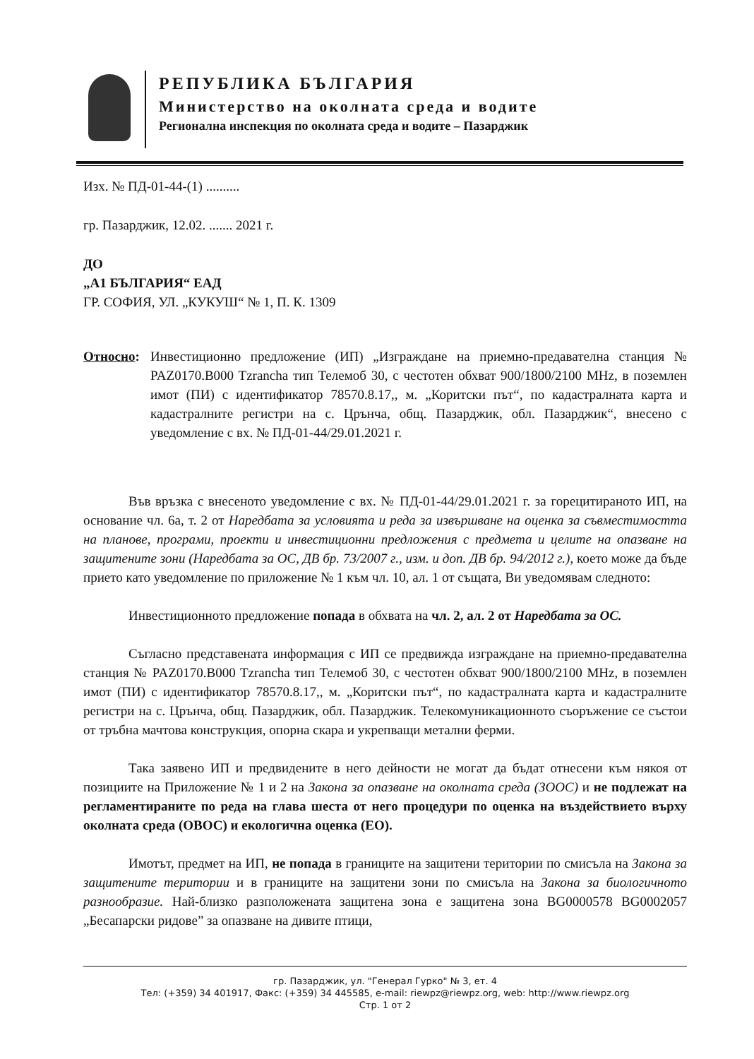РЕПУБЛИКА БЪЛГАРИЯ
Министерство на околната среда и водите
Регионална инспекция по околната среда и водите – Пазарджик
Изх. № ПД-01-44-(1) ..........
гр. Пазарджик, 12.02. ....... 2021 г.
ДО
„А1 БЪЛГАРИЯ“ ЕАД
ГР. СОФИЯ, УЛ. „КУКУШ“ № 1, П. К. 1309
Относно: Инвестиционно предложение (ИП) „Изграждане на приемно-предавателна станция № PAZ0170.B000 Tzrancha тип Телемоб 30, с честотен обхват 900/1800/2100 MHz, в поземлен имот (ПИ) с идентификатор 78570.8.17,, м. „Коритски път“, по кадастралната карта и кадастралните регистри на с. Црънча, общ. Пазарджик, обл. Пазарджик“, внесено с уведомление с вх. № ПД-01-44/29.01.2021 г.
Във връзка с внесеното уведомление с вх. № ПД-01-44/29.01.2021 г. за горецитираното ИП, на основание чл. 6а, т. 2 от Наредбата за условията и реда за извършване на оценка за съвместимостта на планове, програми, проекти и инвестиционни предложения с предмета и целите на опазване на защитените зони (Наредбата за ОС, ДВ бр. 73/2007 г., изм. и доп. ДВ бр. 94/2012 г.), което може да бъде прието като уведомление по приложение № 1 към чл. 10, ал. 1 от същата, Ви уведомявам следното:
Инвестиционното предложение попада в обхвата на чл. 2, ал. 2 от Наредбата за ОС.
Съгласно представената информация с ИП се предвижда изграждане на приемно-предавателна станция № PAZ0170.B000 Tzrancha тип Телемоб 30, с честотен обхват 900/1800/2100 MHz, в поземлен имот (ПИ) с идентификатор 78570.8.17,, м. „Коритски път“, по кадастралната карта и кадастралните регистри на с. Црънча, общ. Пазарджик, обл. Пазарджик. Телекомуникационното съоръжение се състои от тръбна мачтова конструкция, опорна скара и укрепващи метални ферми.
Така заявено ИП и предвидените в него дейности не могат да бъдат отнесени към някоя от позициите на Приложение № 1 и 2 на Закона за опазване на околната среда (ЗООС) и не подлежат на регламентираните по реда на глава шеста от него процедури по оценка на въздействието върху околната среда (ОВОС) и екологична оценка (ЕО).
Имотът, предмет на ИП, не попада в границите на защитени територии по смисъла на Закона за защитените територии и в границите на защитени зони по смисъла на Закона за биологичното разнообразие. Най-близко разположената защитена зона е защитена зона BG0000578 BG0002057 „Бесапарски ридове” за опазване на дивите птици,
гр. Пазарджик, ул. "Генерал Гурко" № 3, ет. 4
Тел: (+359) 34 401917, Факс: (+359) 34 445585, e-mail: riewpz@riewpz.org, web: http://www.riewpz.org
Стр. 1 от 2